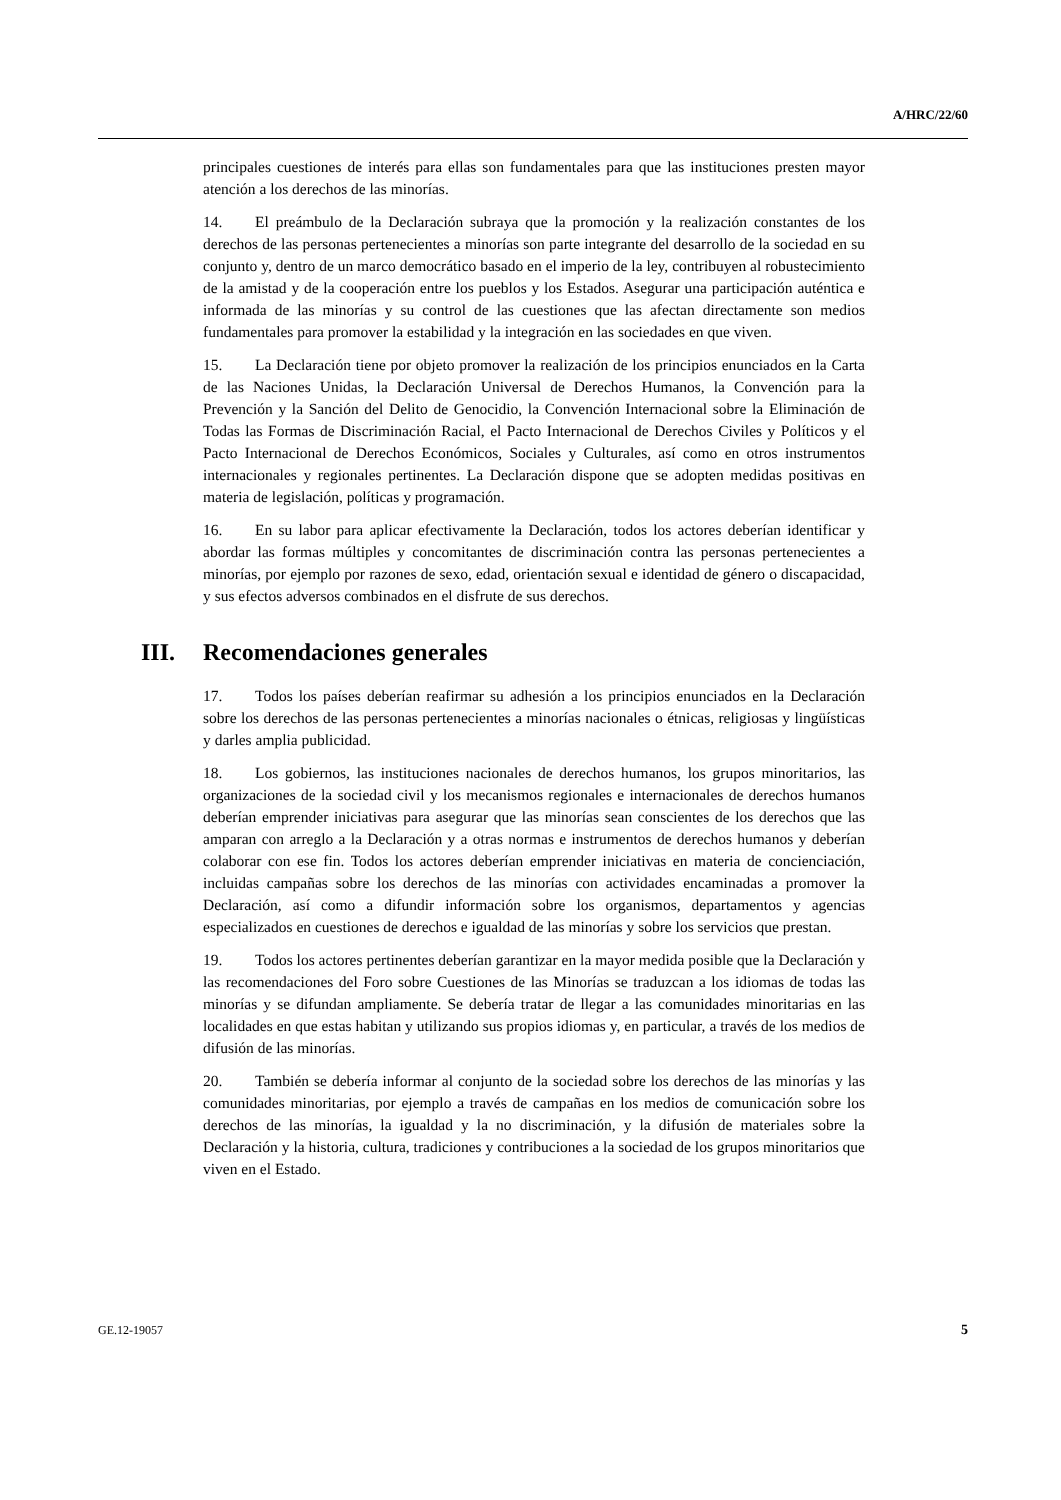A/HRC/22/60
principales cuestiones de interés para ellas son fundamentales para que las instituciones presten mayor atención a los derechos de las minorías.
14. El preámbulo de la Declaración subraya que la promoción y la realización constantes de los derechos de las personas pertenecientes a minorías son parte integrante del desarrollo de la sociedad en su conjunto y, dentro de un marco democrático basado en el imperio de la ley, contribuyen al robustecimiento de la amistad y de la cooperación entre los pueblos y los Estados. Asegurar una participación auténtica e informada de las minorías y su control de las cuestiones que las afectan directamente son medios fundamentales para promover la estabilidad y la integración en las sociedades en que viven.
15. La Declaración tiene por objeto promover la realización de los principios enunciados en la Carta de las Naciones Unidas, la Declaración Universal de Derechos Humanos, la Convención para la Prevención y la Sanción del Delito de Genocidio, la Convención Internacional sobre la Eliminación de Todas las Formas de Discriminación Racial, el Pacto Internacional de Derechos Civiles y Políticos y el Pacto Internacional de Derechos Económicos, Sociales y Culturales, así como en otros instrumentos internacionales y regionales pertinentes. La Declaración dispone que se adopten medidas positivas en materia de legislación, políticas y programación.
16. En su labor para aplicar efectivamente la Declaración, todos los actores deberían identificar y abordar las formas múltiples y concomitantes de discriminación contra las personas pertenecientes a minorías, por ejemplo por razones de sexo, edad, orientación sexual e identidad de género o discapacidad, y sus efectos adversos combinados en el disfrute de sus derechos.
III. Recomendaciones generales
17. Todos los países deberían reafirmar su adhesión a los principios enunciados en la Declaración sobre los derechos de las personas pertenecientes a minorías nacionales o étnicas, religiosas y lingüísticas y darles amplia publicidad.
18. Los gobiernos, las instituciones nacionales de derechos humanos, los grupos minoritarios, las organizaciones de la sociedad civil y los mecanismos regionales e internacionales de derechos humanos deberían emprender iniciativas para asegurar que las minorías sean conscientes de los derechos que las amparan con arreglo a la Declaración y a otras normas e instrumentos de derechos humanos y deberían colaborar con ese fin. Todos los actores deberían emprender iniciativas en materia de concienciación, incluidas campañas sobre los derechos de las minorías con actividades encaminadas a promover la Declaración, así como a difundir información sobre los organismos, departamentos y agencias especializados en cuestiones de derechos e igualdad de las minorías y sobre los servicios que prestan.
19. Todos los actores pertinentes deberían garantizar en la mayor medida posible que la Declaración y las recomendaciones del Foro sobre Cuestiones de las Minorías se traduzcan a los idiomas de todas las minorías y se difundan ampliamente. Se debería tratar de llegar a las comunidades minoritarias en las localidades en que estas habitan y utilizando sus propios idiomas y, en particular, a través de los medios de difusión de las minorías.
20. También se debería informar al conjunto de la sociedad sobre los derechos de las minorías y las comunidades minoritarias, por ejemplo a través de campañas en los medios de comunicación sobre los derechos de las minorías, la igualdad y la no discriminación, y la difusión de materiales sobre la Declaración y la historia, cultura, tradiciones y contribuciones a la sociedad de los grupos minoritarios que viven en el Estado.
GE.12-19057 5